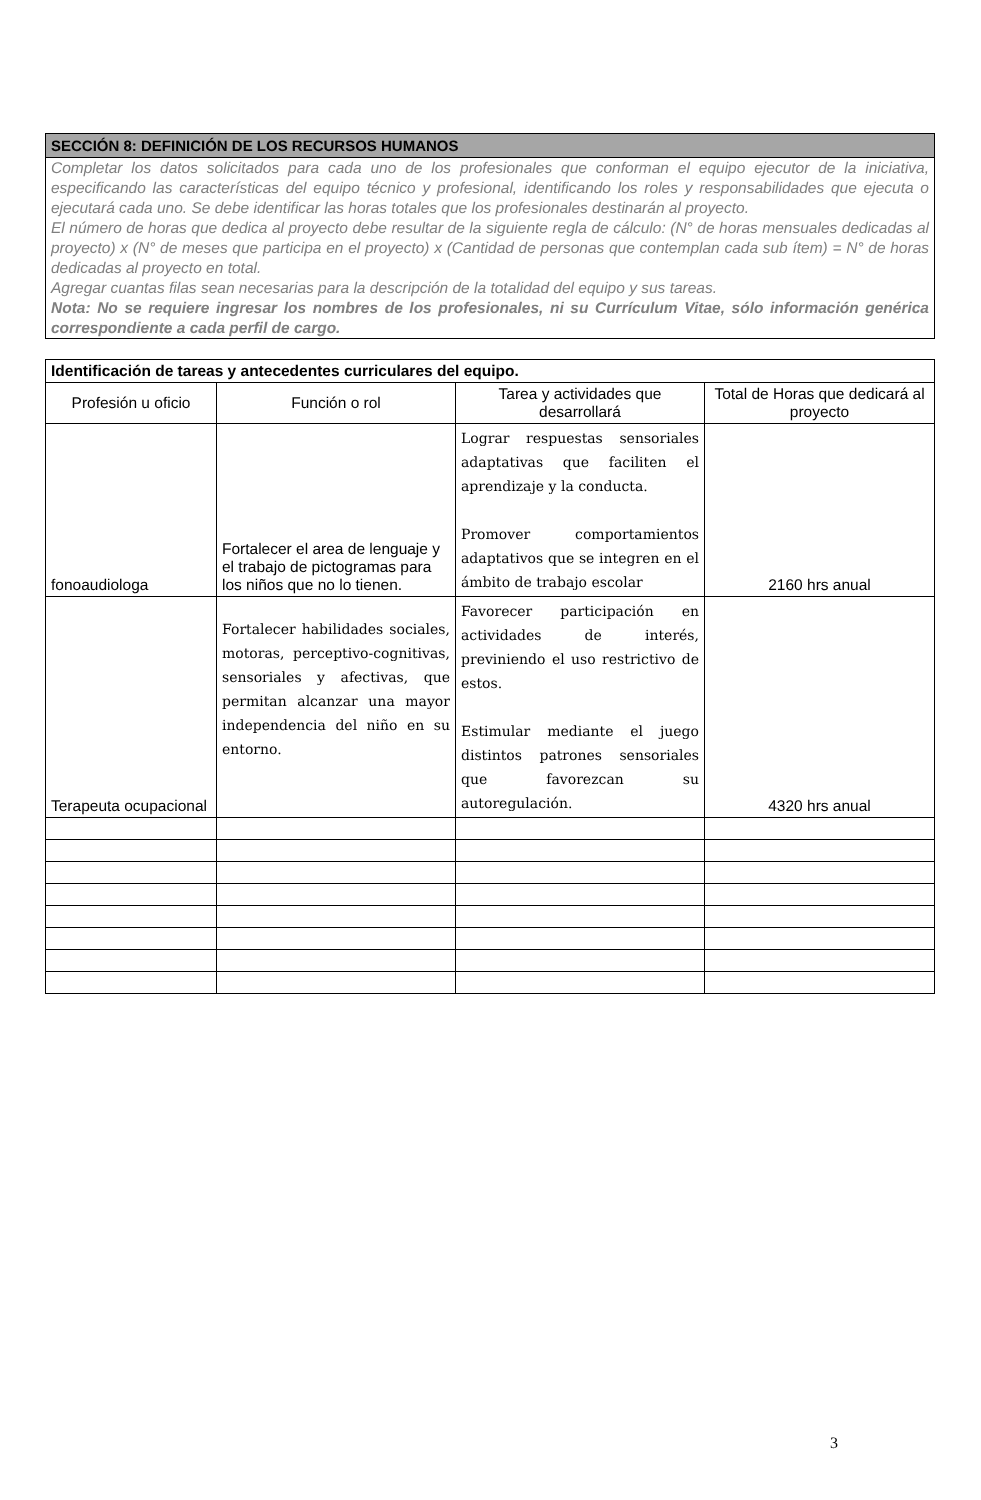SECCIÓN 8: DEFINICIÓN DE LOS RECURSOS HUMANOS
Completar los datos solicitados para cada uno de los profesionales que conforman el equipo ejecutor de la iniciativa, especificando las características del equipo técnico y profesional, identificando los roles y responsabilidades que ejecuta o ejecutará cada uno. Se debe identificar las horas totales que los profesionales destinarán al proyecto.
El número de horas que dedica al proyecto debe resultar de la siguiente regla de cálculo: (N° de horas mensuales dedicadas al proyecto) x (N° de meses que participa en el proyecto) x (Cantidad de personas que contemplan cada sub ítem) = N° de horas dedicadas al proyecto en total.
Agregar cuantas filas sean necesarias para la descripción de la totalidad del equipo y sus tareas.
Nota: No se requiere ingresar los nombres de los profesionales, ni su Currículum Vitae, sólo información genérica correspondiente a cada perfil de cargo.
| Identificación de tareas y antecedentes curriculares del equipo. | | | |
| --- | --- | --- | --- |
| Profesión u oficio | Función o rol | Tarea y actividades que desarrollará | Total de Horas que dedicará al proyecto |
| fonoaudiologa | Fortalecer el area de lenguaje y el trabajo de pictogramas para los niños que no lo tienen. | Lograr respuestas sensoriales adaptativas que faciliten el aprendizaje y la conducta. Promover comportamientos adaptativos que se integren en el ámbito de trabajo escolar | 2160 hrs anual |
| Terapeuta ocupacional | Fortalecer habilidades sociales, motoras, perceptivo-cognitivas, sensoriales y afectivas, que permitan alcanzar una mayor independencia del niño en su entorno. | Favorecer participación en actividades de interés, previniendo el uso restrictivo de estos. Estimular mediante el juego distintos patrones sensoriales que favorezcan su autoregulación. | 4320 hrs anual |
3